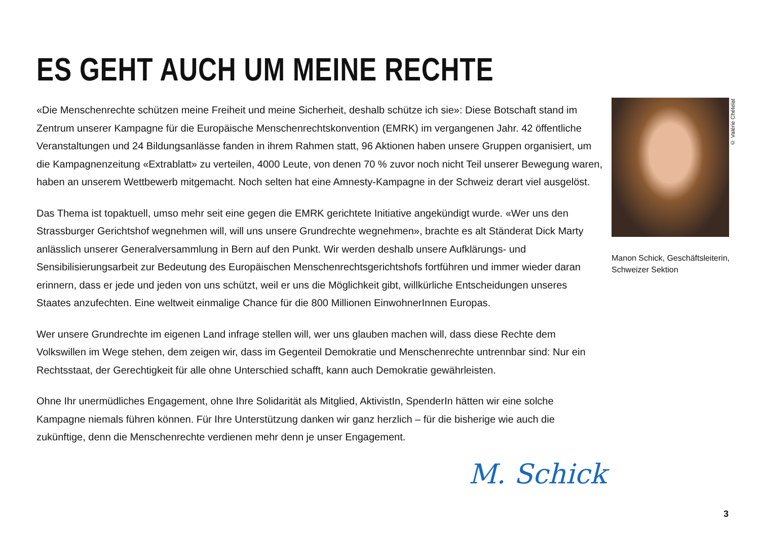ES GEHT AUCH UM MEINE RECHTE
«Die Menschenrechte schützen meine Freiheit und meine Sicherheit, deshalb schütze ich sie»: Diese Botschaft stand im Zentrum unserer Kampagne für die Europäische Menschenrechtskonvention (EMRK) im vergangenen Jahr. 42 öffentliche Veranstaltungen und 24 Bildungsanlässe fanden in ihrem Rahmen statt, 96 Aktionen haben unsere Gruppen organisiert, um die Kampagnenzeitung «Extrablatt» zu verteilen, 4000 Leute, von denen 70 % zuvor noch nicht Teil unserer Bewegung waren, haben an unserem Wettbewerb mitgemacht. Noch selten hat eine Amnesty-Kampagne in der Schweiz derart viel ausgelöst.
Das Thema ist topaktuell, umso mehr seit eine gegen die EMRK gerichtete Initiative angekündigt wurde. «Wer uns den Strassburger Gerichtshof wegnehmen will, will uns unsere Grundrechte wegnehmen», brachte es alt Ständerat Dick Marty anlässlich unserer Generalversammlung in Bern auf den Punkt. Wir werden deshalb unsere Aufklärungs- und Sensibilisierungsarbeit zur Bedeutung des Europäischen Menschenrechtsgerichtshofs fortführen und immer wieder daran erinnern, dass er jede und jeden von uns schützt, weil er uns die Möglichkeit gibt, willkürliche Entscheidungen unseres Staates anzufechten. Eine weltweit einmalige Chance für die 800 Millionen EinwohnerInnen Europas.
Wer unsere Grundrechte im eigenen Land infrage stellen will, wer uns glauben machen will, dass diese Rechte dem Volkswillen im Wege stehen, dem zeigen wir, dass im Gegenteil Demokratie und Menschenrechte untrennbar sind: Nur ein Rechtsstaat, der Gerechtigkeit für alle ohne Unterschied schafft, kann auch Demokratie gewährleisten.
Ohne Ihr unermüdliches Engagement, ohne Ihre Solidarität als Mitglied, AktivistIn, SpenderIn hätten wir eine solche Kampagne niemals führen können. Für Ihre Unterstützung danken wir ganz herzlich – für die bisherige wie auch die zukünftige, denn die Menschenrechte verdienen mehr denn je unser Engagement.
Manon Schick, Geschäftsleiterin,
Schweizer Sektion
© Valérie Chételat
M. Schick
3